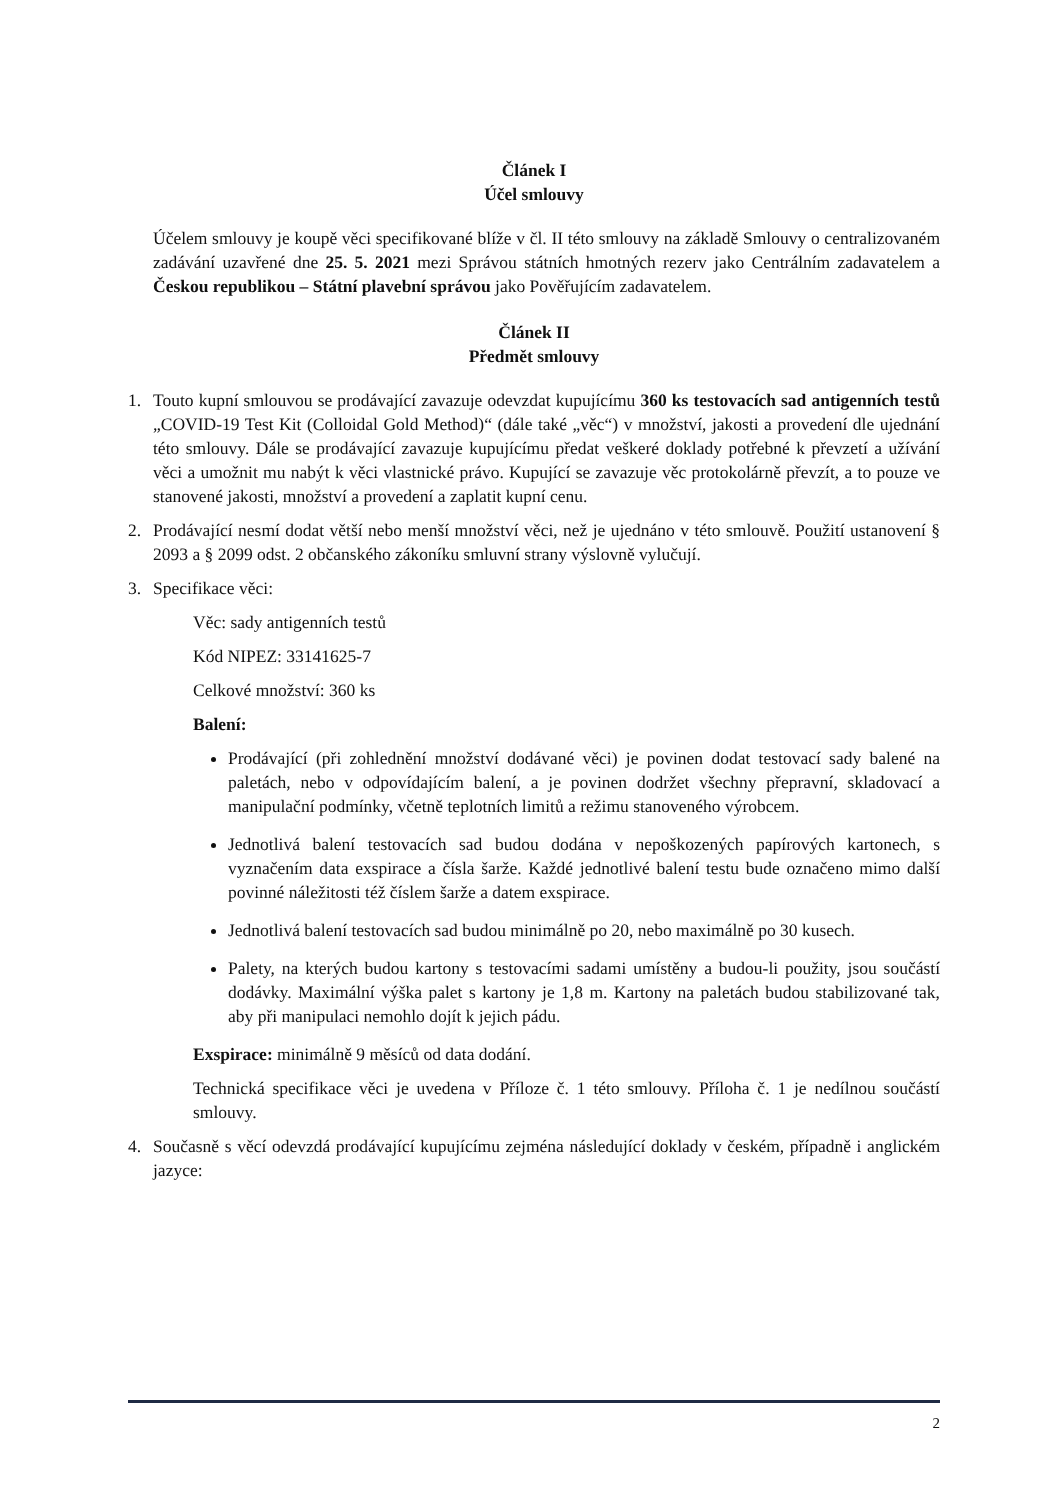Článek I
Účel smlouvy
Účelem smlouvy je koupě věci specifikované blíže v čl. II této smlouvy na základě Smlouvy o centralizovaném zadávání uzavřené dne 25. 5. 2021 mezi Správou státních hmotných rezerv jako Centrálním zadavatelem a Českou republikou – Státní plavební správou jako Pověřujícím zadavatelem.
Článek II
Předmět smlouvy
1. Touto kupní smlouvou se prodávající zavazuje odevzdat kupujícímu 360 ks testovacích sad antigenních testů „COVID-19 Test Kit (Colloidal Gold Method)“ (dále také „věc“) v množství, jakosti a provedení dle ujednání této smlouvy. Dále se prodávající zavazuje kupujícímu předat veškeré doklady potřebné k převzetí a užívání věci a umožnit mu nabýt k věci vlastnické právo. Kupující se zavazuje věc protokolárně převzít, a to pouze ve stanovené jakosti, množství a provedení a zaplatit kupní cenu.
2. Prodávající nesmí dodat větší nebo menší množství věci, než je ujednáno v této smlouvě. Použití ustanovení § 2093 a § 2099 odst. 2 občanského zákoníku smluvní strany výslovně vylučují.
3. Specifikace věci:
Věc: sady antigenních testů
Kód NIPEZ: 33141625-7
Celkové množství: 360 ks
Balení:
Prodávající (při zohlednění množství dodávané věci) je povinen dodat testovací sady balené na paletách, nebo v odpovídajícím balení, a je povinen dodržet všechny přepravní, skladovací a manipulační podmínky, včetně teplotních limitů a režimu stanoveného výrobcem.
Jednotlivá balení testovacích sad budou dodána v nepoškozených papírových kartonech, s vyznačením data exspirace a čísla šarže. Každé jednotlivé balení testu bude označeno mimo další povinné náležitosti též číslem šarže a datem exspirace.
Jednotlivá balení testovacích sad budou minimálně po 20, nebo maximálně po 30 kusech.
Palety, na kterých budou kartony s testovacími sadami umístěny a budou-li použity, jsou součástí dodávky. Maximální výška palet s kartony je 1,8 m. Kartony na paletách budou stabilizované tak, aby při manipulaci nemohlo dojít k jejich pádu.
Exspirace: minimálně 9 měsíců od data dodání.
Technická specifikace věci je uvedena v Příloze č. 1 této smlouvy. Příloha č. 1 je nedílnou součástí smlouvy.
4. Současně s věcí odevzdá prodávající kupujícímu zejména následující doklady v českém, případně i anglickém jazyce:
2